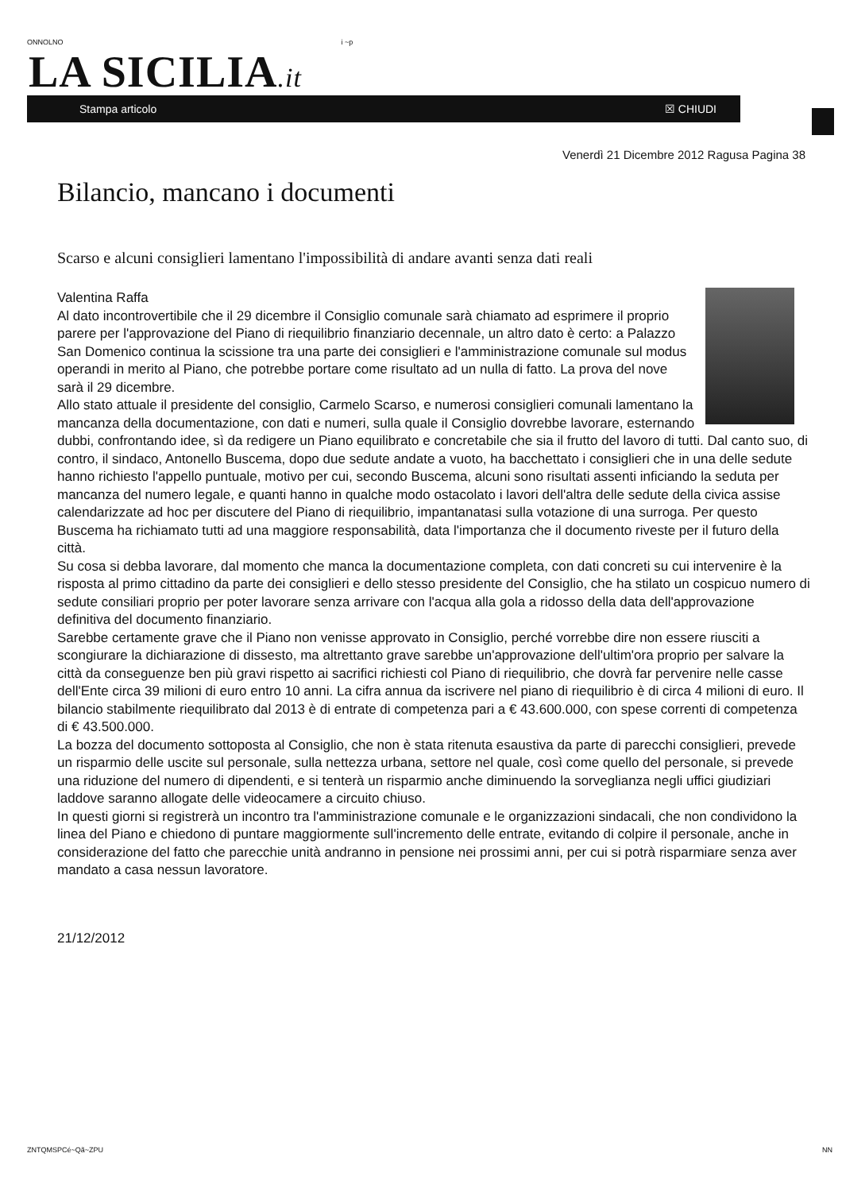ONNOLNO i ~p
LA SICILIA.it
Stampa articolo ☒ CHIUDI
Venerdì 21 Dicembre 2012 Ragusa Pagina 38
Bilancio, mancano i documenti
Scarso e alcuni consiglieri lamentano l'impossibilità di andare avanti senza dati reali
Valentina Raffa
Al dato incontrovertibile che il 29 dicembre il Consiglio comunale sarà chiamato ad esprimere il proprio parere per l'approvazione del Piano di riequilibrio finanziario decennale, un altro dato è certo: a Palazzo San Domenico continua la scissione tra una parte dei consiglieri e l'amministrazione comunale sul modus operandi in merito al Piano, che potrebbe portare come risultato ad un nulla di fatto. La prova del nove sarà il 29 dicembre.
Allo stato attuale il presidente del consiglio, Carmelo Scarso, e numerosi consiglieri comunali lamentano la mancanza della documentazione, con dati e numeri, sulla quale il Consiglio dovrebbe lavorare, esternando dubbi, confrontando idee, sì da redigere un Piano equilibrato e concretabile che sia il frutto del lavoro di tutti. Dal canto suo, di contro, il sindaco, Antonello Buscema, dopo due sedute andate a vuoto, ha bacchettato i consiglieri che in una delle sedute hanno richiesto l'appello puntuale, motivo per cui, secondo Buscema, alcuni sono risultati assenti inficiando la seduta per mancanza del numero legale, e quanti hanno in qualche modo ostacolato i lavori dell'altra delle sedute della civica assise calendarizzate ad hoc per discutere del Piano di riequilibrio, impantanatasi sulla votazione di una surroga. Per questo Buscema ha richiamato tutti ad una maggiore responsabilità, data l'importanza che il documento riveste per il futuro della città.
Su cosa si debba lavorare, dal momento che manca la documentazione completa, con dati concreti su cui intervenire è la risposta al primo cittadino da parte dei consiglieri e dello stesso presidente del Consiglio, che ha stilato un cospicuo numero di sedute consiliari proprio per poter lavorare senza arrivare con l'acqua alla gola a ridosso della data dell'approvazione definitiva del documento finanziario.
Sarebbe certamente grave che il Piano non venisse approvato in Consiglio, perché vorrebbe dire non essere riusciti a scongiurare la dichiarazione di dissesto, ma altrettanto grave sarebbe un'approvazione dell'ultim'ora proprio per salvare la città da conseguenze ben più gravi rispetto ai sacrifici richiesti col Piano di riequilibrio, che dovrà far pervenire nelle casse dell'Ente circa 39 milioni di euro entro 10 anni. La cifra annua da iscrivere nel piano di riequilibrio è di circa 4 milioni di euro. Il bilancio stabilmente riequilibrato dal 2013 è di entrate di competenza pari a € 43.600.000, con spese correnti di competenza di € 43.500.000.
La bozza del documento sottoposta al Consiglio, che non è stata ritenuta esaustiva da parte di parecchi consiglieri, prevede un risparmio delle uscite sul personale, sulla nettezza urbana, settore nel quale, così come quello del personale, si prevede una riduzione del numero di dipendenti, e si tenterà un risparmio anche diminuendo la sorveglianza negli uffici giudiziari laddove saranno allogate delle videocamere a circuito chiuso.
In questi giorni si registrerà un incontro tra l'amministrazione comunale e le organizzazioni sindacali, che non condividono la linea del Piano e chiedono di puntare maggiormente sull'incremento delle entrate, evitando di colpire il personale, anche in considerazione del fatto che parecchie unità andranno in pensione nei prossimi anni, per cui si potrà risparmiare senza aver mandato a casa nessun lavoratore.
21/12/2012
ZNTQMSPCé~Qã~ZPU NN